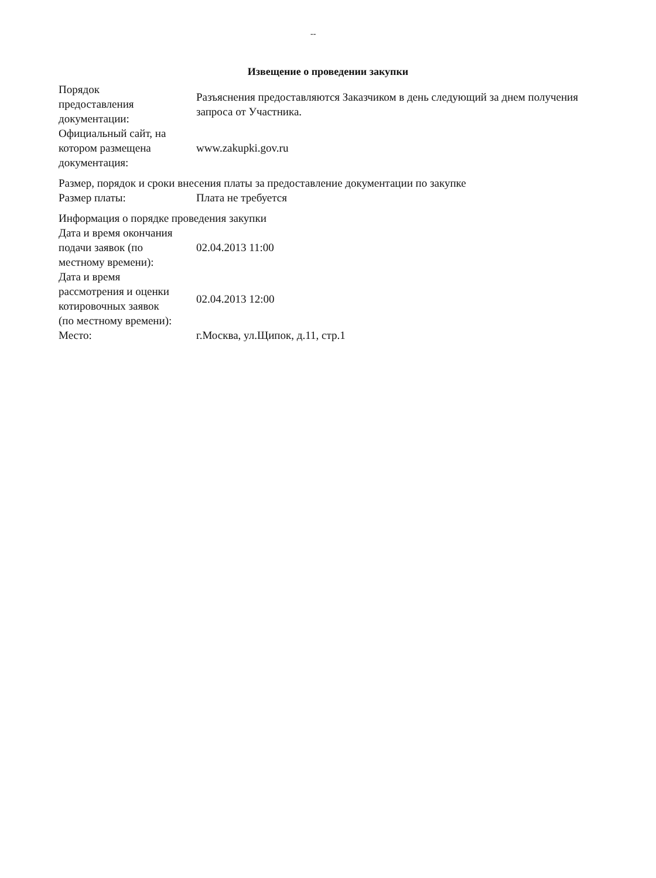--
Извещение о проведении закупки
| Порядок предоставления документации: | Разъяснения предоставляются Заказчиком в день следующий за днем получения запроса от Участника. |
| Официальный сайт, на котором размещена документация: | www.zakupki.gov.ru |
| Размер, порядок и сроки внесения платы за предоставление документации по закупке | |
| Размер платы: | Плата не требуется |
| Информация о порядке проведения закупки | |
| Дата и время окончания подачи заявок (по местному времени): | 02.04.2013 11:00 |
| Дата и время рассмотрения и оценки котировочных заявок (по местному времени): | 02.04.2013 12:00 |
| Место: | г.Москва, ул.Щипок, д.11, стр.1 |